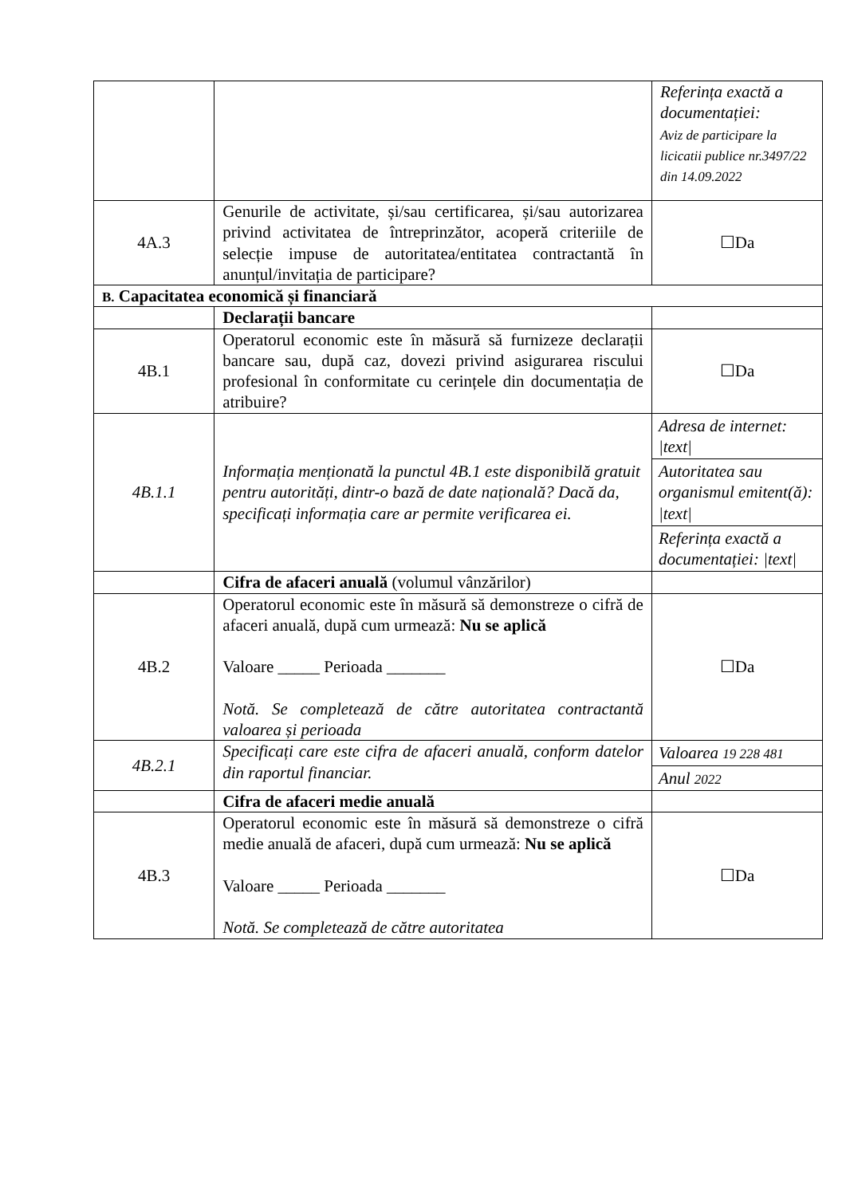| | | Referința exactă a documentației: Aviz de participare la licicatii publice nr.3497/22 din 14.09.2022 |
| 4A.3 | Genurile de activitate, și/sau certificarea, și/sau autorizarea privind activitatea de întreprinzător, acoperă criteriile de selecție impuse de autoritatea/entitatea contractantă în anunțul/invitația de participare? | ☐Da |
| B. Capacitatea economică și financiară | | |
| | Declarații bancare | |
| 4B.1 | Operatorul economic este în măsură să furnizeze declarații bancare sau, după caz, dovezi privind asigurarea riscului profesional în conformitate cu cerințele din documentația de atribuire? | ☐Da |
| 4B.1.1 | Informația menționată la punctul 4B.1 este disponibilă gratuit pentru autorități, dintr-o bază de date națională? Dacă da, specificați informația care ar permite verificarea ei. | Adresa de internet: /text/ Autoritatea sau organismul emitent(ă): /text/ Referința exactă a documentației: /text/ |
| | Cifra de afaceri anuală (volumul vânzărilor) | |
| 4B.2 | Operatorul economic este în măsură să demonstreze o cifră de afaceri anuală, după cum urmează: Nu se aplică Valoare _____ Perioada _______ Notă. Se completează de către autoritatea contractantă valoarea și perioada | ☐Da |
| 4B.2.1 | Specificați care este cifra de afaceri anuală, conform datelor din raportul financiar. | Valoarea 19 228 481 Anul 2022 |
| | Cifra de afaceri medie anuală | |
| 4B.3 | Operatorul economic este în măsură să demonstreze o cifră medie anuală de afaceri, după cum urmează: Nu se aplică Valoare _____ Perioada _______ Notă. Se completează de către autoritatea | ☐Da |